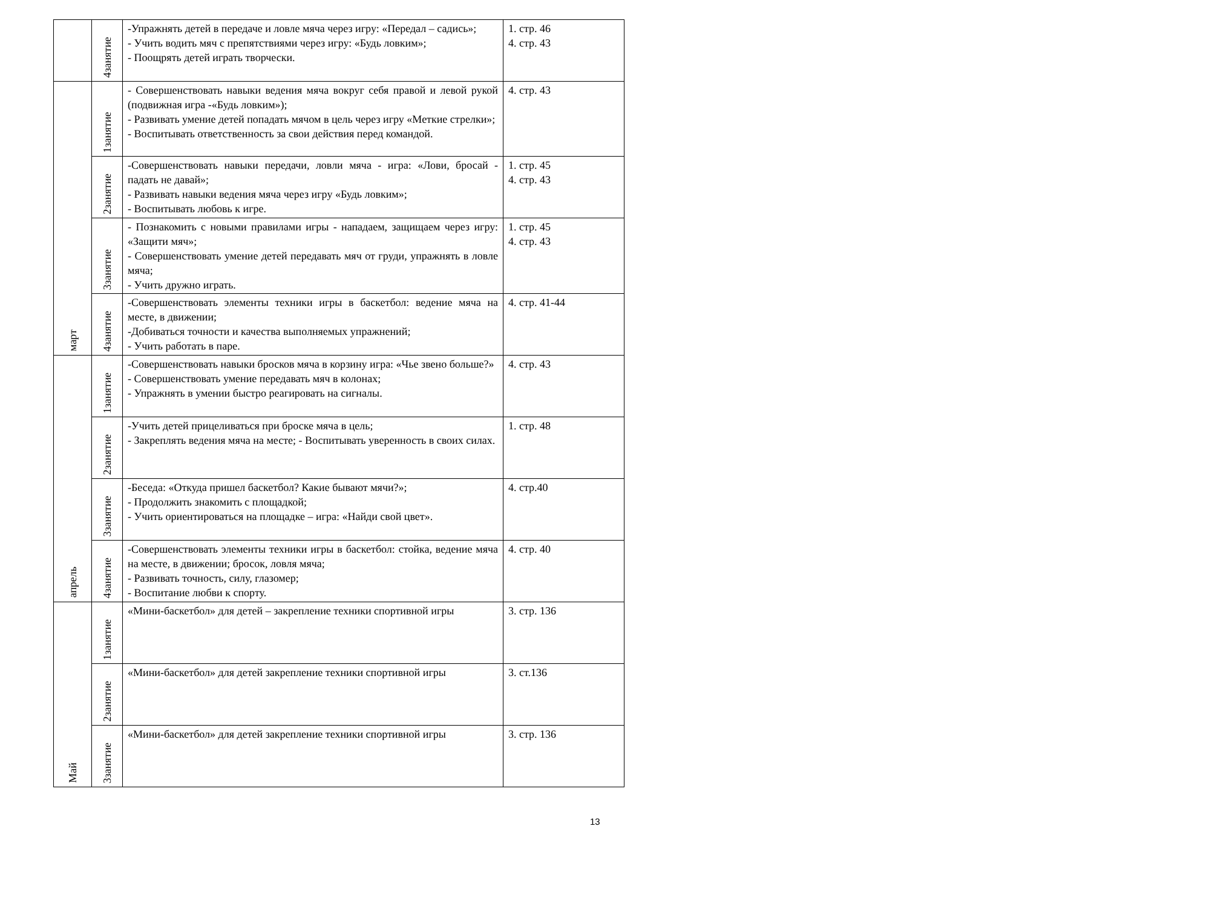| | 4занятие | -Упражнять детей в передаче и ловле мяча через игру: «Передал – садись»; - Учить водить мяч с препятствиями через игру: «Будь ловким»; - Поощрять детей играть творчески. | 1. стр. 46 4. стр. 43 |
| март | 1занятие | - Совершенствовать навыки ведения мяча вокруг себя правой и левой рукой (подвижная игра -«Будь ловким»); - Развивать умение детей попадать мячом в цель через игру «Меткие стрелки»; - Воспитывать ответственность за свои действия перед командой. | 4. стр. 43 |
| | 2занятие | -Совершенствовать навыки передачи, ловли мяча - игра: «Лови, бросай - падать не давай»; - Развивать навыки ведения мяча через игру «Будь ловким»; - Воспитывать любовь к игре. | 1. стр. 45 4. стр. 43 |
| | 3занятие | - Познакомить с новыми правилами игры - нападаем, защищаем через игру: «Защити мяч»; - Совершенствовать умение детей передавать мяч от груди, упражнять в ловле мяча; - Учить дружно играть. | 1. стр. 45 4. стр. 43 |
| | 4занятие | -Совершенствовать элементы техники игры в баскетбол: ведение мяча на месте, в движении; -Добиваться точности и качества выполняемых упражнений; - Учить работать в паре. | 4. стр. 41-44 |
| апрель | 1занятие | -Совершенствовать навыки бросков мяча в корзину игра: «Чье звено больше?» - Совершенствовать умение передавать мяч в колонах; - Упражнять в умении быстро реагировать на сигналы. | 4. стр. 43 |
| | 2занятие | -Учить детей прицеливаться при броске мяча в цель; - Закреплять ведения мяча на месте; - Воспитывать уверенность в своих силах. | 1. стр. 48 |
| | 3занятие | -Беседа: «Откуда пришел баскетбол? Какие бывают мячи?»; - Продолжить знакомить с площадкой; - Учить ориентироваться на площадке – игра: «Найди свой цвет». | 4. стр.40 |
| | 4занятие | -Совершенствовать элементы техники игры в баскетбол: стойка, ведение мяча на месте, в движении; бросок, ловля мяча; - Развивать точность, силу, глазомер; - Воспитание любви к спорту. | 4. стр. 40 |
| Май | 1занятие | «Мини-баскетбол» для детей – закрепление техники спортивной игры | 3. стр. 136 |
| | 2занятие | «Мини-баскетбол» для детей закрепление техники спортивной игры | 3. ст.136 |
| | 3занятие | «Мини-баскетбол» для детей закрепление техники спортивной игры | 3. стр. 136 |
13